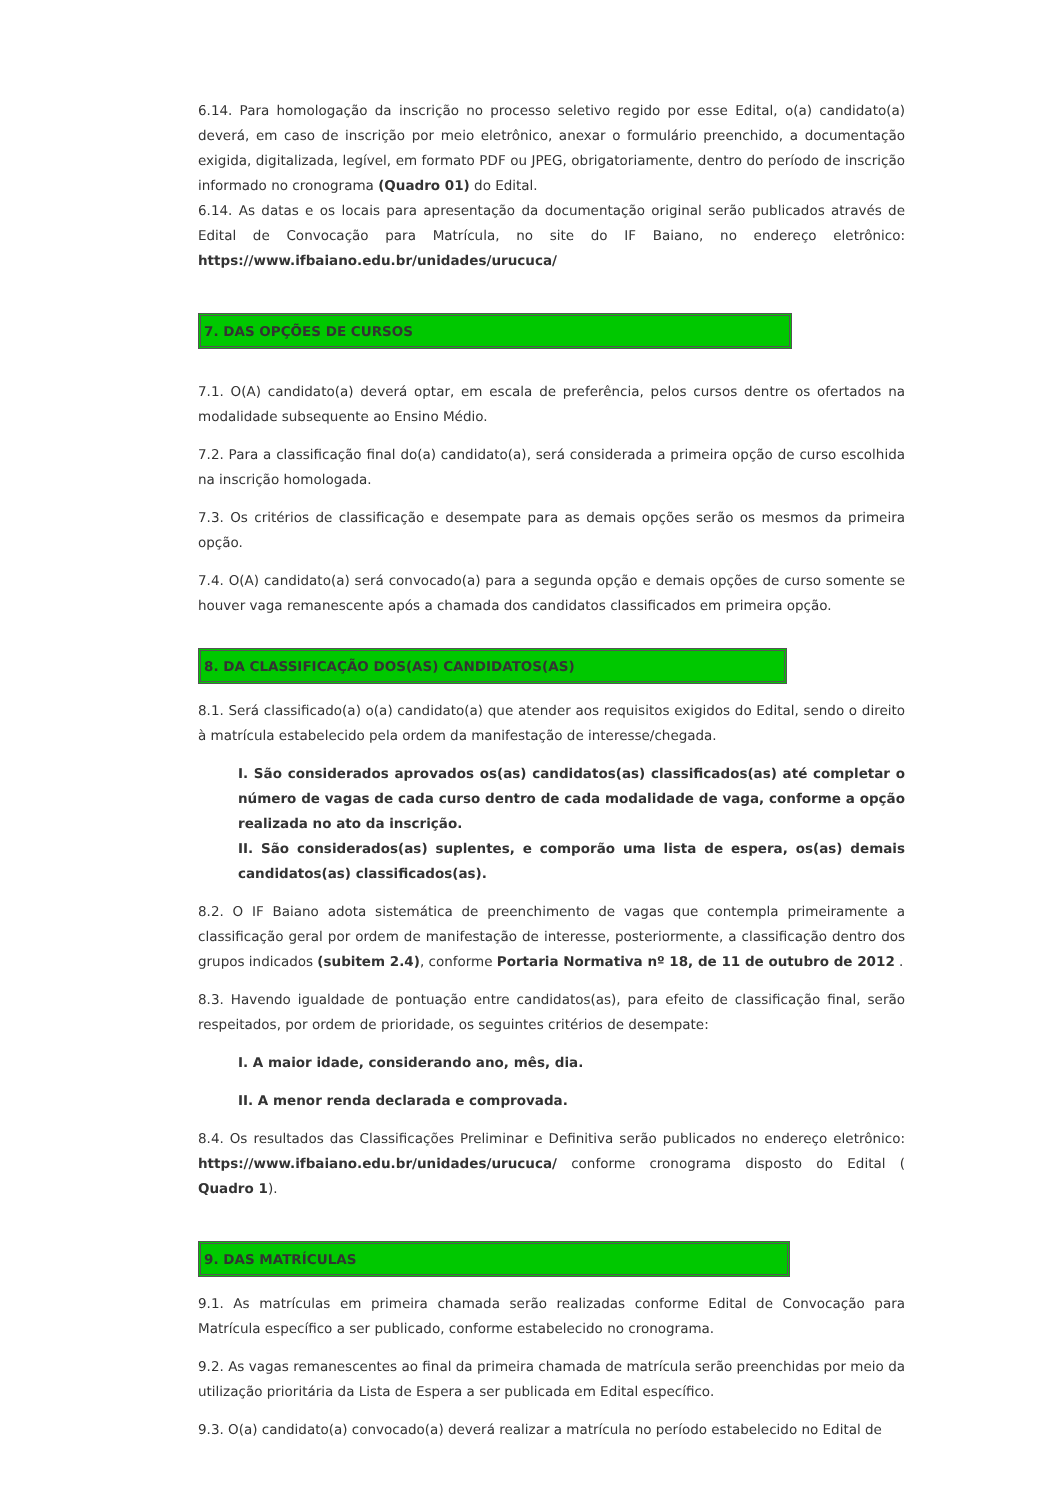6.14. Para homologação da inscrição no processo seletivo regido por esse Edital, o(a) candidato(a) deverá, em caso de inscrição por meio eletrônico, anexar o formulário preenchido, a documentação exigida, digitalizada, legível, em formato PDF ou JPEG, obrigatoriamente, dentro do período de inscrição informado no cronograma (Quadro 01) do Edital.
6.14. As datas e os locais para apresentação da documentação original serão publicados através de Edital de Convocação para Matrícula, no site do IF Baiano, no endereço eletrônico: https://www.ifbaiano.edu.br/unidades/urucuca/
7. DAS OPÇÕES DE CURSOS
7.1. O(A) candidato(a) deverá optar, em escala de preferência, pelos cursos dentre os ofertados na modalidade subsequente ao Ensino Médio.
7.2. Para a classificação final do(a) candidato(a), será considerada a primeira opção de curso escolhida na inscrição homologada.
7.3. Os critérios de classificação e desempate para as demais opções serão os mesmos da primeira opção.
7.4. O(A) candidato(a) será convocado(a) para a segunda opção e demais opções de curso somente se houver vaga remanescente após a chamada dos candidatos classificados em primeira opção.
8. DA CLASSIFICAÇÃO DOS(AS) CANDIDATOS(AS)
8.1. Será classificado(a) o(a) candidato(a) que atender aos requisitos exigidos do Edital, sendo o direito à matrícula estabelecido pela ordem da manifestação de interesse/chegada.
I. São considerados aprovados os(as) candidatos(as) classificados(as) até completar o número de vagas de cada curso dentro de cada modalidade de vaga, conforme a opção realizada no ato da inscrição.
II. São considerados(as) suplentes, e comporão uma lista de espera, os(as) demais candidatos(as) classificados(as).
8.2. O IF Baiano adota sistemática de preenchimento de vagas que contempla primeiramente a classificação geral por ordem de manifestação de interesse, posteriormente, a classificação dentro dos grupos indicados (subitem 2.4), conforme Portaria Normativa nº 18, de 11 de outubro de 2012 .
8.3. Havendo igualdade de pontuação entre candidatos(as), para efeito de classificação final, serão respeitados, por ordem de prioridade, os seguintes critérios de desempate:
I. A maior idade, considerando ano, mês, dia.
II. A menor renda declarada e comprovada.
8.4. Os resultados das Classificações Preliminar e Definitiva serão publicados no endereço eletrônico: https://www.ifbaiano.edu.br/unidades/urucuca/ conforme cronograma disposto do Edital ( Quadro 1).
9. DAS MATRÍCULAS
9.1. As matrículas em primeira chamada serão realizadas conforme Edital de Convocação para Matrícula específico a ser publicado, conforme estabelecido no cronograma.
9.2. As vagas remanescentes ao final da primeira chamada de matrícula serão preenchidas por meio da utilização prioritária da Lista de Espera a ser publicada em Edital específico.
9.3. O(a) candidato(a) convocado(a) deverá realizar a matrícula no período estabelecido no Edital de